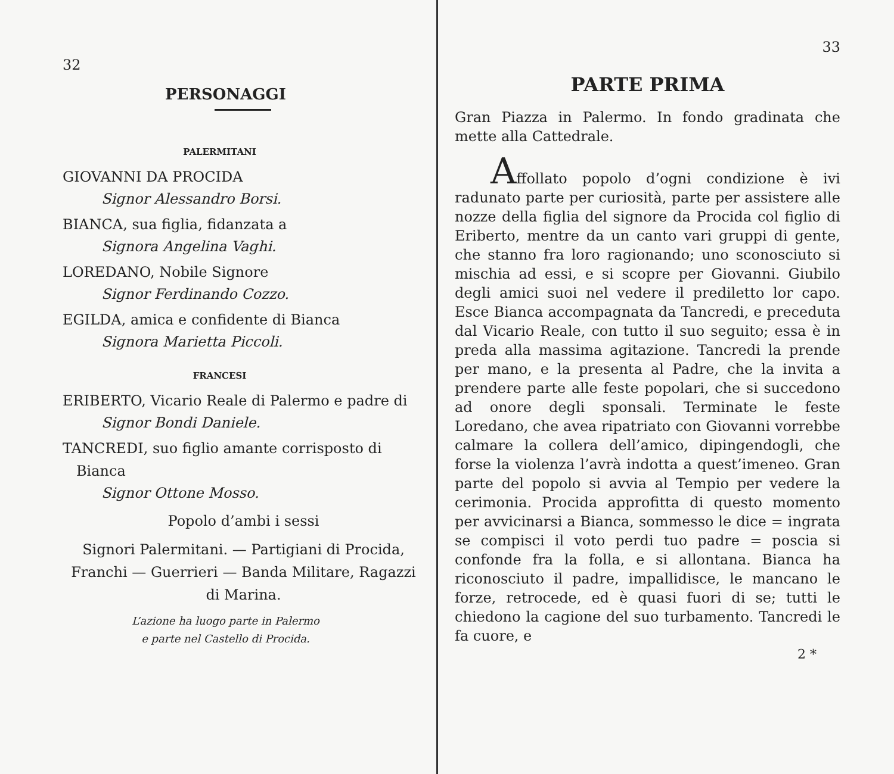32
PERSONAGGI
PALERMITANI
GIOVANNI DA PROCIDA
Signor Alessandro Borsi.
BIANCA, sua figlia, fidanzata a
Signora Angelina Vaghi.
LOREDANO, Nobile Signore
Signor Ferdinando Cozzo.
EGILDA, amica e confidente di Bianca
Signora Marietta Piccoli.
FRANCESI
ERIBERTO, Vicario Reale di Palermo e padre di
Signor Bondi Daniele.
TANCREDI, suo figlio amante corrisposto di
Bianca
Signor Ottone Mosso.
Popolo d’ambi i sessi
Signori Palermitani. — Partigiani di Procida, Franchi — Guerrieri — Banda Militare, Ragazzi di Marina.
L’azione ha luogo parte in Palermo
e parte nel Castello di Procida.
33
PARTE PRIMA
Gran Piazza in Palermo. In fondo gradinata che mette alla Cattedrale.
Affollato popolo d’ogni condizione è ivi radunato parte per curiosità, parte per assistere alle nozze della figlia del signore da Procida col figlio di Eriberto, mentre da un canto vari gruppi di gente, che stanno fra loro ragionando; uno sconosciuto si mischia ad essi, e si scopre per Giovanni. Giubilo degli amici suoi nel vedere il prediletto lor capo. Esce Bianca accompagnata da Tancredi, e preceduta dal Vicario Reale, con tutto il suo seguito; essa è in preda alla massima agitazione. Tancredi la prende per mano, e la presenta al Padre, che la invita a prendere parte alle feste popolari, che si succedono ad onore degli sponsali. Terminate le feste Loredano, che avea ripatriato con Giovanni vorrebbe calmare la collera dell’amico, dipingendogli, che forse la violenza l’avrà indotta a quest’imeneo. Gran parte del popolo si avvia al Tempio per vedere la cerimonia. Procida approfitta di questo momento per avvicinarsi a Bianca, sommesso le dice = ingrata se compisci il voto perdi tuo padre = poscia si confonde fra la folla, e si allontana. Bianca ha riconosciuto il padre, impallidisce, le mancano le forze, retrocede, ed è quasi fuori di se; tutti le chiedono la cagione del suo turbamento. Tancredi le fa cuore, e
2 *